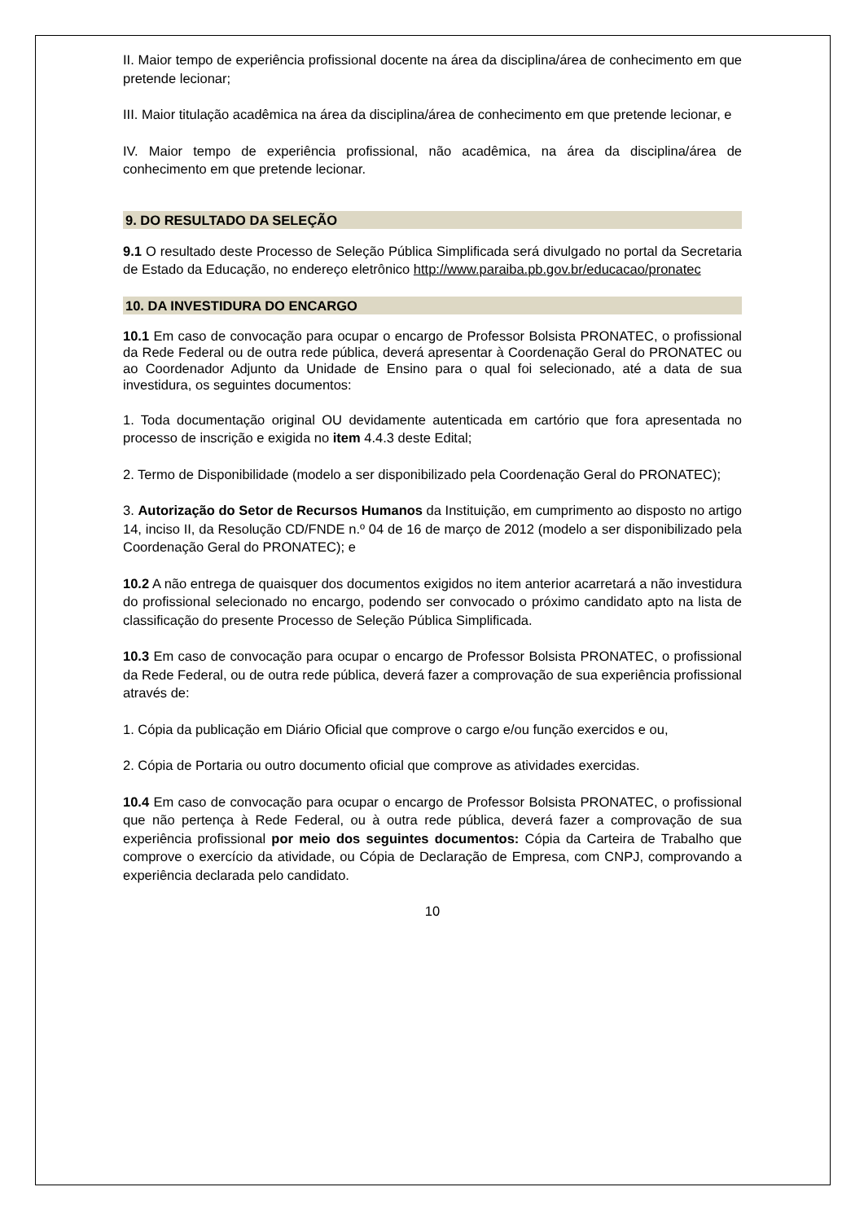II. Maior tempo de experiência profissional docente na área da disciplina/área de conhecimento em que pretende lecionar;
III. Maior titulação acadêmica na área da disciplina/área de conhecimento em que pretende lecionar, e
IV. Maior tempo de experiência profissional, não acadêmica, na área da disciplina/área de conhecimento em que pretende lecionar.
9. DO RESULTADO DA SELEÇÃO
9.1 O resultado deste Processo de Seleção Pública Simplificada será divulgado no portal da Secretaria de Estado da Educação, no endereço eletrônico http://www.paraiba.pb.gov.br/educacao/pronatec
10. DA INVESTIDURA DO ENCARGO
10.1 Em caso de convocação para ocupar o encargo de Professor Bolsista PRONATEC, o profissional da Rede Federal ou de outra rede pública, deverá apresentar à Coordenação Geral do PRONATEC ou ao Coordenador Adjunto da Unidade de Ensino para o qual foi selecionado, até a data de sua investidura, os seguintes documentos:
1. Toda documentação original OU devidamente autenticada em cartório que fora apresentada no processo de inscrição e exigida no item 4.4.3 deste Edital;
2. Termo de Disponibilidade (modelo a ser disponibilizado pela Coordenação Geral do PRONATEC);
3. Autorização do Setor de Recursos Humanos da Instituição, em cumprimento ao disposto no artigo 14, inciso II, da Resolução CD/FNDE n.º 04 de 16 de março de 2012 (modelo a ser disponibilizado pela Coordenação Geral do PRONATEC); e
10.2 A não entrega de quaisquer dos documentos exigidos no item anterior acarretará a não investidura do profissional selecionado no encargo, podendo ser convocado o próximo candidato apto na lista de classificação do presente Processo de Seleção Pública Simplificada.
10.3 Em caso de convocação para ocupar o encargo de Professor Bolsista PRONATEC, o profissional da Rede Federal, ou de outra rede pública, deverá fazer a comprovação de sua experiência profissional através de:
1. Cópia da publicação em Diário Oficial que comprove o cargo e/ou função exercidos e ou,
2. Cópia de Portaria ou outro documento oficial que comprove as atividades exercidas.
10.4 Em caso de convocação para ocupar o encargo de Professor Bolsista PRONATEC, o profissional que não pertença à Rede Federal, ou à outra rede pública, deverá fazer a comprovação de sua experiência profissional por meio dos seguintes documentos: Cópia da Carteira de Trabalho que comprove o exercício da atividade, ou Cópia de Declaração de Empresa, com CNPJ, comprovando a experiência declarada pelo candidato.
10